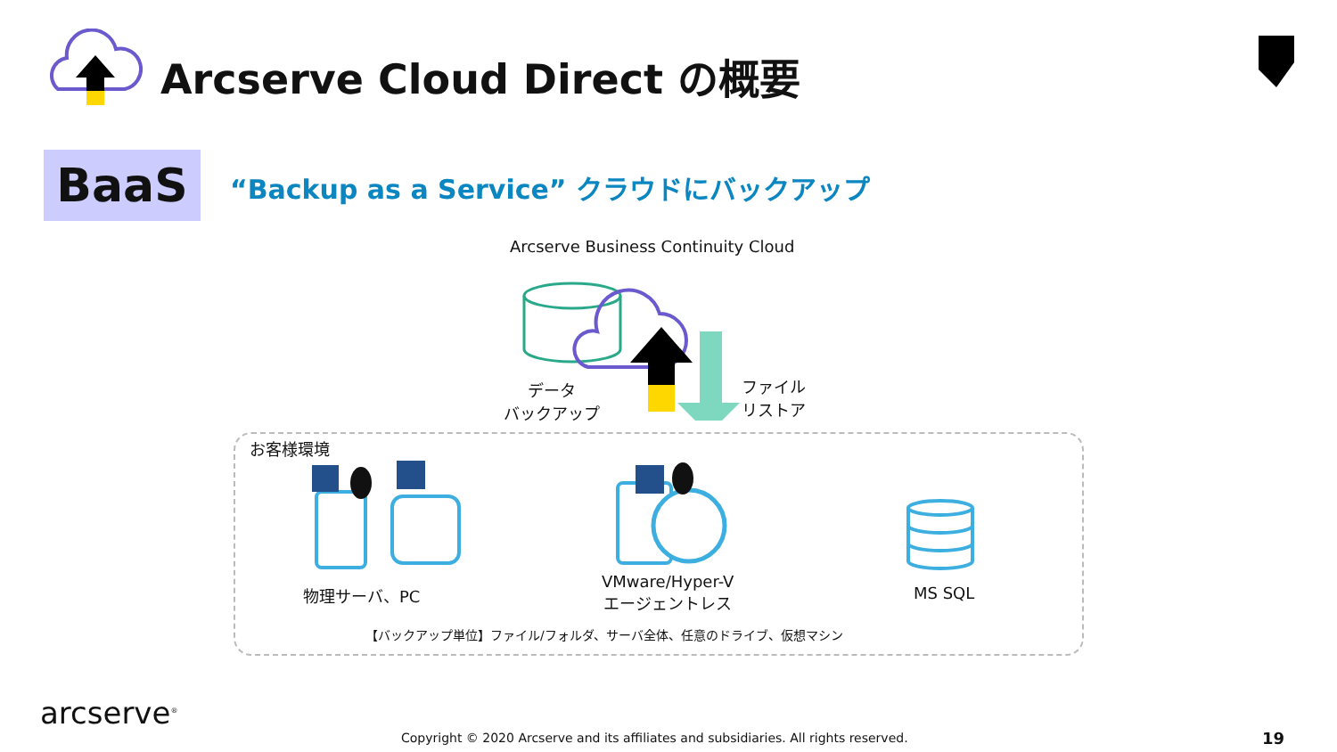Arcserve Cloud Direct の概要
BaaS
“Backup as a Service” クラウドにバックアップ
Arcserve Business Continuity Cloud
データ
バックアップ
ファイル
リストア
お客様環境
物理サーバ、PC
VMware/Hyper-V
エージェントレス
MS SQL
【バックアップ単位】ファイル/フォルダ、サーバ全体、任意のドライブ、仮想マシン
arcserve<sup>®</sup>
Copyright © 2020 Arcserve and its affiliates and subsidiaries. All rights reserved.
19